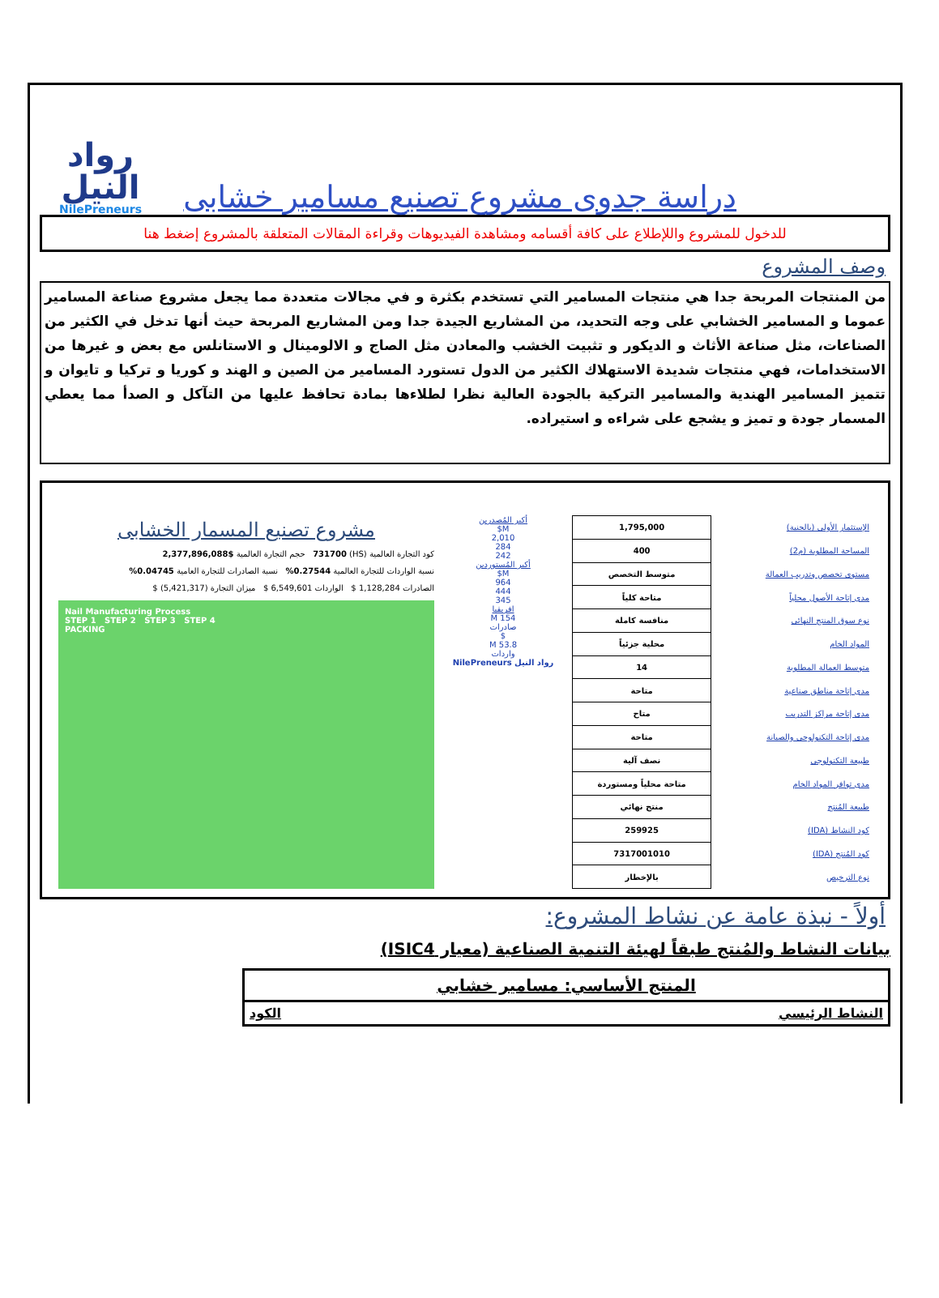رواد
النيل
NilePreneurs
دراسة جدوى مشروع تصنيع مسامير خشابى
للدخول للمشروع واللإطلاع على كافة أقسامه ومشاهدة الفيديوهات وقراءة المقالات المتعلقة بالمشروع إضغط هنا
وصف المشروع
من المنتجات المربحة جدا هي منتجات المسامير التي تستخدم بكثرة و في مجالات متعددة مما يجعل مشروع صناعة المسامير عموما و المسامير الخشابي على وجه التحديد، من المشاريع الجيدة جدا ومن المشاريع المربحة حيث أنها تدخل في الكثير من الصناعات، مثل صناعة الأثاث و الديكور و تثبيت الخشب والمعادن مثل الصاج و الالومينال و الاستانلس مع بعض و غيرها من الاستخدامات، فهي منتجات شديدة الاستهلاك الكثير من الدول تستورد المسامير من الصين و الهند و كوريا و تركيا و تايوان و تتميز المسامير الهندية والمسامير التركية بالجودة العالية نظرا لطلاءها بمادة تحافظ عليها من التآكل و الصدأ مما يعطي المسمار جودة و تميز و يشجع على شراءه و استيراده.
| الإستثمار الأولى (بالجنية) | 1,795,000 |
| المساحة المطلوبة (م2) | 400 |
| مستوى تخصص وتدريب العمالة | متوسط التخصص |
| مدى إتاحة الأصول محلياً | متاحة كلياً |
| نوع سوق المنتج النهائى | منافسة كاملة |
| المواد الخام | محلية جزئياً |
| متوسط العمالة المطلوبة | 14 |
| مدى إتاحة مناطق صناعية | متاحة |
| مدى إتاحة مراكز التدريب | متاح |
| مدى إتاحة التكنولوجى والصيانة | متاحة |
| طبيعة التكنولوجى | نصف آلية |
| مدى توافر المواد الخام | متاحة محلياً ومستوردة |
| طبيعة المُنتج | منتج نهائي |
| كود النشاط (IDA) | 259925 |
| كود المُنتج (IDA) | 7317001010 |
| نوع الترخيص | بالإخطار |
أكبر المُصدرين
M$
2,010
284
242
أكبر المُستوردين
M$
964
444
345
افريقيا
154 M
صادرات
$
53.8 M
واردات
رواد النيل NilePreneurs
مشروع تصنيع المسمار الخشابى
كود التجارة العالمية (HS) 731700 حجم التجارة العالمية $2,377,896,088
نسبة الواردات للتجارة العالمية 0.27544% نسبة الصادرات للتجارة العامية 0.04745%
الصادرات 1,128,284 $ الواردات 6,549,601 $ ميزان التجارة (5,421,317) $
Nail Manufacturing Process
STEP 1 STEP 2 STEP 3 STEP 4
PACKING
أولاً - نبذة عامة عن نشاط المشروع:
بيانات النشاط والمُنتج طبقاً لهيئة التنمية الصناعية (معيار ISIC4)
المنتج الأساسي: مسامير خشابي
النشاط الرئيسي الكود